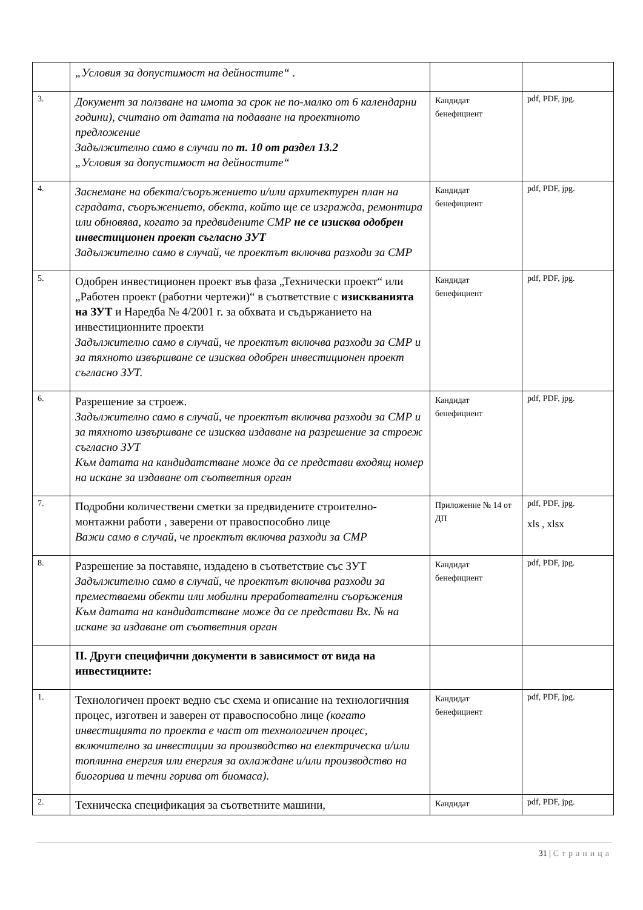| | „Условия за допустимост на дейностите“ . | | |
| 3. | Документ за ползване на имота за срок не по-малко от 6 календарни години), считано от датата на подаване на проектното предложение Задължително само в случаи по т. 10 от раздел 13.2 „Условия за допустимост на дейностите“ | Кандидат бенефициент | pdf, PDF, jpg. |
| 4. | Заснемане на обекта/съоръжението и/или архитектурен план на сградата, съоръжението, обекта, който ще се изгражда, ремонтира или обновява, когато за предвидените СМР не се изисква одобрен инвестиционен проект съгласно ЗУТ Задължително само в случай, че проектът включва разходи за СМР | Кандидат бенефициент | pdf, PDF, jpg. |
| 5. | Одобрен инвестиционен проект във фаза „Технически проект“ или „Работен проект (работни чертежи)“ в съответствие с изискванията на ЗУТ и Наредба № 4/2001 г. за обхвата и съдържанието на инвестиционните проекти Задължително само в случай, че проектът включва разходи за СМР и за тяхното извършване се изисква одобрен инвестиционен проект съгласно ЗУТ. | Кандидат бенефициент | pdf, PDF, jpg. |
| 6. | Разрешение за строеж. Задължително само в случай, че проектът включва разходи за СМР и за тяхното извършване се изисква издаване на разрешение за строеж съгласно ЗУТ Към датата на кандидатстване може да се представи входящ номер на искане за издаване от съответния орган | Кандидат бенефициент | pdf, PDF, jpg. |
| 7. | Подробни количествени сметки за предвидените строително-монтажни работи , заверени от правоспособно лице Важи само в случай, че проектът включва разходи за СМР | Приложение № 14 от ДП | pdf, PDF, jpg. xls , xlsx |
| 8. | Разрешение за поставяне, издадено в съответствие със ЗУТ Задължително само в случай, че проектът включва разходи за преместваеми обекти или мобилни преработвателни съоръжения Към датата на кандидатстване може да се представи Вх. № на искане за издаване от съответния орган | Кандидат бенефициент | pdf, PDF, jpg. |
| | II. Други специфични документи в зависимост от вида на инвестициите: | | |
| 1. | Технологичен проект ведно със схема и описание на технологичния процес, изготвен и заверен от правоспособно лице (когато инвестицията по проекта е част от технологичен процес, включително за инвестиции за производство на електрическа и/или топлинна енергия или енергия за охлаждане и/или производство на биогорива и течни горива от биомаса) . | Кандидат бенефициент | pdf, PDF, jpg. |
| 2. | Техническа спецификация за съответните машини, | Кандидат | pdf, PDF, jpg. |
31 | Страница